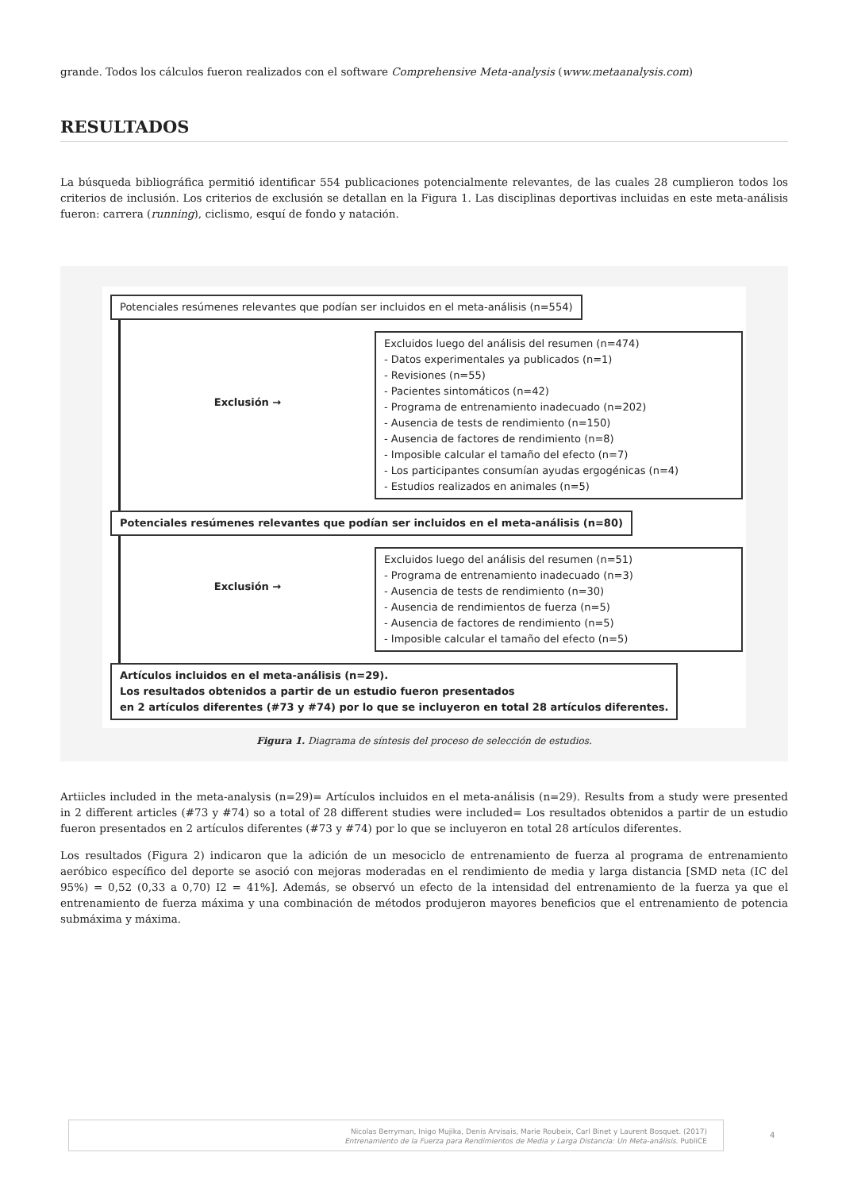grande. Todos los cálculos fueron realizados con el software Comprehensive Meta-analysis (www.metaanalysis.com)
RESULTADOS
La búsqueda bibliográfica permitió identificar 554 publicaciones potencialmente relevantes, de las cuales 28 cumplieron todos los criterios de inclusión. Los criterios de exclusión se detallan en la Figura 1. Las disciplinas deportivas incluidas en este meta-análisis fueron: carrera (running), ciclismo, esquí de fondo y natación.
Potenciales resúmenes relevantes que podían ser incluidos en el meta-análisis (n=554)
Exclusión →
Excluidos luego del análisis del resumen (n=474)
- Datos experimentales ya publicados (n=1)
- Revisiones (n=55)
- Pacientes sintomáticos (n=42)
- Programa de entrenamiento inadecuado (n=202)
- Ausencia de tests de rendimiento (n=150)
- Ausencia de factores de rendimiento (n=8)
- Imposible calcular el tamaño del efecto (n=7)
- Los participantes consumían ayudas ergogénicas (n=4)
- Estudios realizados en animales (n=5)
Potenciales resúmenes relevantes que podían ser incluidos en el meta-análisis (n=80)
Exclusión →
Excluidos luego del análisis del resumen (n=51)
- Programa de entrenamiento inadecuado (n=3)
- Ausencia de tests de rendimiento (n=30)
- Ausencia de rendimientos de fuerza (n=5)
- Ausencia de factores de rendimiento (n=5)
- Imposible calcular el tamaño del efecto (n=5)
Artículos incluidos en el meta-análisis (n=29).
Los resultados obtenidos a partir de un estudio fueron presentados
en 2 artículos diferentes (#73 y #74) por lo que se incluyeron en total 28 artículos diferentes.
Figura 1. Diagrama de síntesis del proceso de selección de estudios.
Artiicles included in the meta-analysis (n=29)= Artículos incluidos en el meta-análisis (n=29). Results from a study were presented in 2 different articles (#73 y #74) so a total of 28 different studies were included= Los resultados obtenidos a partir de un estudio fueron presentados en 2 artículos diferentes (#73 y #74) por lo que se incluyeron en total 28 artículos diferentes.
Los resultados (Figura 2) indicaron que la adición de un mesociclo de entrenamiento de fuerza al programa de entrenamiento aeróbico específico del deporte se asoció con mejoras moderadas en el rendimiento de media y larga distancia [SMD neta (IC del 95%) = 0,52 (0,33 a 0,70) I2 = 41%]. Además, se observó un efecto de la intensidad del entrenamiento de la fuerza ya que el entrenamiento de fuerza máxima y una combinación de métodos produjeron mayores beneficios que el entrenamiento de potencia submáxima y máxima.
Nicolas Berryman, Inigo Mujika, Denis Arvisais, Marie Roubeix, Carl Binet y Laurent Bosquet. (2017)
Entrenamiento de la Fuerza para Rendimientos de Media y Larga Distancia: Un Meta-análisis. PubliCE
4